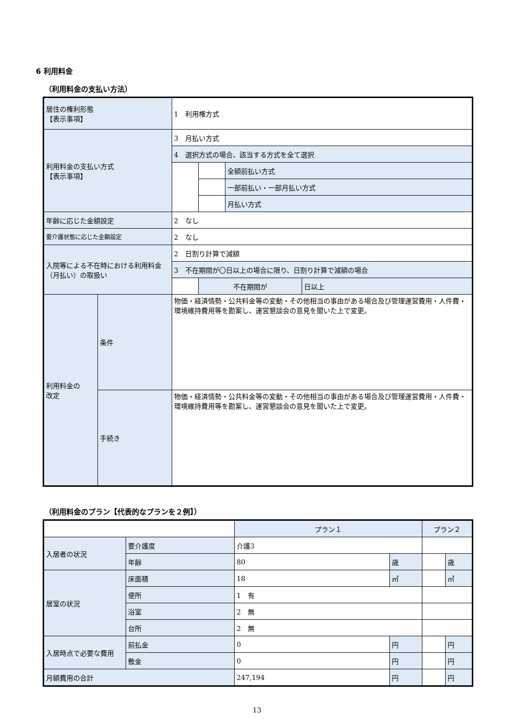6 利用料金
（利用料金の支払い方法）
| 居住の権利形態 【表示事項】 | | 1 利用権方式 | | | |
| 利用料金の支払い方式 【表示事項】 | | 3 月払い方式 | | | |
| | | 4 選択方式の場合、該当する方式を全て選択 | | | |
| | | | | 全額前払い方式 | |
| | | | | 一部前払い・一部月払い方式 | |
| | | | | 月払い方式 | |
| 年齢に応じた金額設定 | | 2 なし | | | |
| 要介護状態に応じた金額設定 | | 2 なし | | | |
| 入院等による不在時における利用料金（月払い）の取扱い | | 2 日割り計算で減額 | | | |
| | | 3 不在期間が〇日以上の場合に限り、日割り計算で減額の場合 | | | |
| | | | 不在期間が | | 日以上 |
| 利用料金の 改定 | 条件 | 物価・経済情勢・公共料金等の変動・その他相当の事由がある場合及び管理運営費用・人件費・環境維持費用等を勘案し、運営懇談会の意見を聞いた上で変更。 | | | |
| | 手続き | 物価・経済情勢・公共料金等の変動・その他相当の事由がある場合及び管理運営費用・人件費・環境維持費用等を勘案し、運営懇談会の意見を聞いた上で変更。 | | | |
（利用料金のプラン【代表的なプランを２例】）
| | | プラン１ | | プラン２ | |
| 入居者の状況 | 要介護度 | 介護3 | | | |
| | 年齢 | 80 | 歳 | | 歳 |
| 居室の状況 | 床面積 | 18 | ㎡ | | ㎡ |
| | 便所 | 1 有 | | | |
| | 浴室 | 2 無 | | | |
| | 台所 | 2 無 | | | |
| 入居時点で必要な費用 | 前払金 | 0 | 円 | | 円 |
| | 敷金 | 0 | 円 | | 円 |
| 月額費用の合計 | | 247,194 | 円 | | 円 |
13